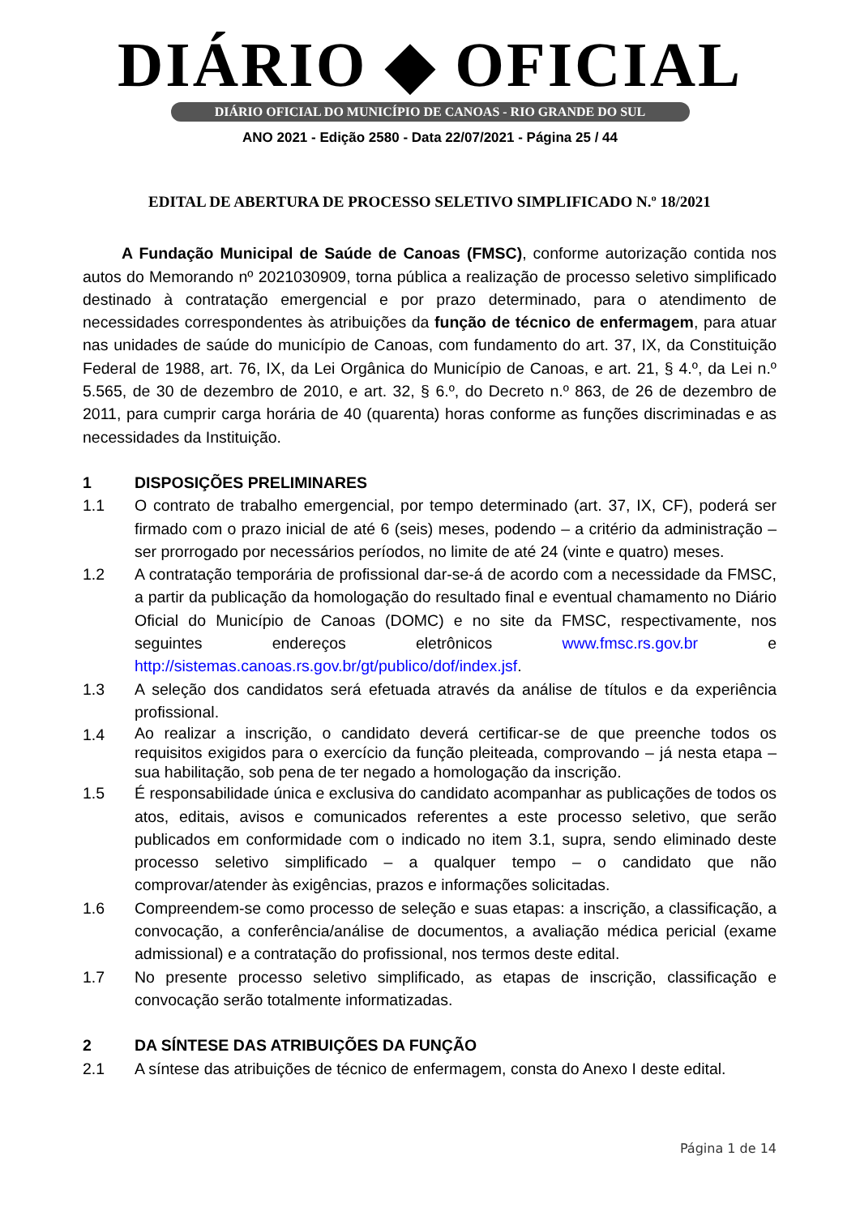DIÁRIO ◆ OFICIAL
DIÁRIO OFICIAL DO MUNICÍPIO DE CANOAS - RIO GRANDE DO SUL
ANO 2021 - Edição 2580 - Data 22/07/2021 - Página 25 / 44
EDITAL DE ABERTURA DE PROCESSO SELETIVO SIMPLIFICADO N.º 18/2021
A Fundação Municipal de Saúde de Canoas (FMSC), conforme autorização contida nos autos do Memorando nº 2021030909, torna pública a realização de processo seletivo simplificado destinado à contratação emergencial e por prazo determinado, para o atendimento de necessidades correspondentes às atribuições da função de técnico de enfermagem, para atuar nas unidades de saúde do município de Canoas, com fundamento do art. 37, IX, da Constituição Federal de 1988, art. 76, IX, da Lei Orgânica do Município de Canoas, e art. 21, § 4.º, da Lei n.º 5.565, de 30 de dezembro de 2010, e art. 32, § 6.º, do Decreto n.º 863, de 26 de dezembro de 2011, para cumprir carga horária de 40 (quarenta) horas conforme as funções discriminadas e as necessidades da Instituição.
1 DISPOSIÇÕES PRELIMINARES
1.1 O contrato de trabalho emergencial, por tempo determinado (art. 37, IX, CF), poderá ser firmado com o prazo inicial de até 6 (seis) meses, podendo – a critério da administração – ser prorrogado por necessários períodos, no limite de até 24 (vinte e quatro) meses.
1.2 A contratação temporária de profissional dar-se-á de acordo com a necessidade da FMSC, a partir da publicação da homologação do resultado final e eventual chamamento no Diário Oficial do Município de Canoas (DOMC) e no site da FMSC, respectivamente, nos seguintes endereços eletrônicos www.fmsc.rs.gov.br e http://sistemas.canoas.rs.gov.br/gt/publico/dof/index.jsf.
1.3 A seleção dos candidatos será efetuada através da análise de títulos e da experiência profissional.
1.4
Ao realizar a inscrição, o candidato deverá certificar-se de que preenche todos os requisitos exigidos para o exercício da função pleiteada, comprovando – já nesta etapa – sua habilitação, sob pena de ter negado a homologação da inscrição.
1.5 É responsabilidade única e exclusiva do candidato acompanhar as publicações de todos os atos, editais, avisos e comunicados referentes a este processo seletivo, que serão publicados em conformidade com o indicado no item 3.1, supra, sendo eliminado deste processo seletivo simplificado – a qualquer tempo – o candidato que não comprovar/atender às exigências, prazos e informações solicitadas.
1.6 Compreendem-se como processo de seleção e suas etapas: a inscrição, a classificação, a convocação, a conferência/análise de documentos, a avaliação médica pericial (exame admissional) e a contratação do profissional, nos termos deste edital.
1.7 No presente processo seletivo simplificado, as etapas de inscrição, classificação e convocação serão totalmente informatizadas.
2 DA SÍNTESE DAS ATRIBUIÇÕES DA FUNÇÃO
2.1 A síntese das atribuições de técnico de enfermagem, consta do Anexo I deste edital.
Página 1 de 14